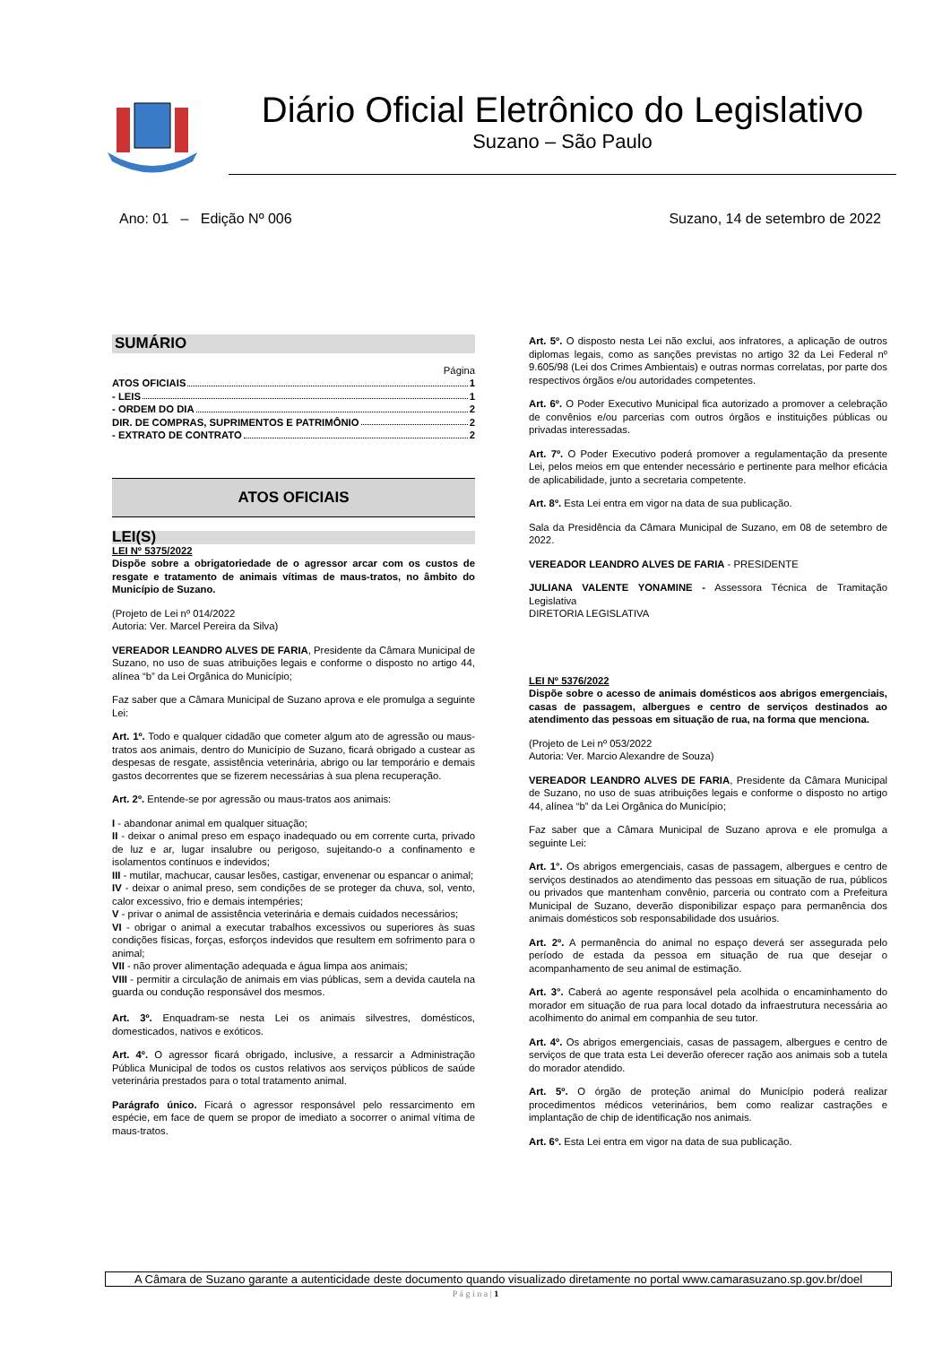Diário Oficial Eletrônico do Legislativo
Suzano – São Paulo
Ano: 01 – Edição Nº 006 Suzano, 14 de setembro de 2022
SUMÁRIO
Página
ATOS OFICIAIS 1
- LEIS 1
- ORDEM DO DIA 2
DIR. DE COMPRAS, SUPRIMENTOS E PATRIMÔNIO 2
- EXTRATO DE CONTRATO 2
ATOS OFICIAIS
LEI(S)
LEI Nº 5375/2022
Dispõe sobre a obrigatoriedade de o agressor arcar com os custos de resgate e tratamento de animais vítimas de maus-tratos, no âmbito do Município de Suzano.
(Projeto de Lei nº 014/2022
Autoria: Ver. Marcel Pereira da Silva)
VEREADOR LEANDRO ALVES DE FARIA, Presidente da Câmara Municipal de Suzano, no uso de suas atribuições legais e conforme o disposto no artigo 44, alínea “b” da Lei Orgânica do Município;
Faz saber que a Câmara Municipal de Suzano aprova e ele promulga a seguinte Lei:
Art. 1º. Todo e qualquer cidadão que cometer algum ato de agressão ou maus-tratos aos animais, dentro do Município de Suzano, ficará obrigado a custear as despesas de resgate, assistência veterinária, abrigo ou lar temporário e demais gastos decorrentes que se fizerem necessárias à sua plena recuperação.
Art. 2º. Entende-se por agressão ou maus-tratos aos animais:
I - abandonar animal em qualquer situação;
II - deixar o animal preso em espaço inadequado ou em corrente curta, privado de luz e ar, lugar insalubre ou perigoso, sujeitando-o a confinamento e isolamentos contínuos e indevidos;
III - mutilar, machucar, causar lesões, castigar, envenenar ou espancar o animal;
IV - deixar o animal preso, sem condições de se proteger da chuva, sol, vento, calor excessivo, frio e demais intempéries;
V - privar o animal de assistência veterinária e demais cuidados necessários;
VI - obrigar o animal a executar trabalhos excessivos ou superiores às suas condições físicas, forças, esforços indevidos que resultem em sofrimento para o animal;
VII - não prover alimentação adequada e água limpa aos animais;
VIII - permitir a circulação de animais em vias públicas, sem a devida cautela na guarda ou condução responsável dos mesmos.
Art. 3º. Enquadram-se nesta Lei os animais silvestres, domésticos, domesticados, nativos e exóticos.
Art. 4º. O agressor ficará obrigado, inclusive, a ressarcir a Administração Pública Municipal de todos os custos relativos aos serviços públicos de saúde veterinária prestados para o total tratamento animal.
Parágrafo único. Ficará o agressor responsável pelo ressarcimento em espécie, em face de quem se propor de imediato a socorrer o animal vítima de maus-tratos.
Art. 5º. O disposto nesta Lei não exclui, aos infratores, a aplicação de outros diplomas legais, como as sanções previstas no artigo 32 da Lei Federal nº 9.605/98 (Lei dos Crimes Ambientais) e outras normas correlatas, por parte dos respectivos órgãos e/ou autoridades competentes.
Art. 6º. O Poder Executivo Municipal fica autorizado a promover a celebração de convênios e/ou parcerias com outros órgãos e instituições públicas ou privadas interessadas.
Art. 7º. O Poder Executivo poderá promover a regulamentação da presente Lei, pelos meios em que entender necessário e pertinente para melhor eficácia de aplicabilidade, junto a secretaria competente.
Art. 8º. Esta Lei entra em vigor na data de sua publicação.
Sala da Presidência da Câmara Municipal de Suzano, em 08 de setembro de 2022.
VEREADOR LEANDRO ALVES DE FARIA - PRESIDENTE
JULIANA VALENTE YONAMINE - Assessora Técnica de Tramitação Legislativa
DIRETORIA LEGISLATIVA
LEI Nº 5376/2022
Dispõe sobre o acesso de animais domésticos aos abrigos emergenciais, casas de passagem, albergues e centro de serviços destinados ao atendimento das pessoas em situação de rua, na forma que menciona.
(Projeto de Lei nº 053/2022
Autoria: Ver. Marcio Alexandre de Souza)
VEREADOR LEANDRO ALVES DE FARIA, Presidente da Câmara Municipal de Suzano, no uso de suas atribuições legais e conforme o disposto no artigo 44, alínea “b” da Lei Orgânica do Município;
Faz saber que a Câmara Municipal de Suzano aprova e ele promulga a seguinte Lei:
Art. 1°. Os abrigos emergenciais, casas de passagem, albergues e centro de serviços destinados ao atendimento das pessoas em situação de rua, públicos ou privados que mantenham convênio, parceria ou contrato com a Prefeitura Municipal de Suzano, deverão disponibilizar espaço para permanência dos animais domésticos sob responsabilidade dos usuários.
Art. 2º. A permanência do animal no espaço deverá ser assegurada pelo período de estada da pessoa em situação de rua que desejar o acompanhamento de seu animal de estimação.
Art. 3°. Caberá ao agente responsável pela acolhida o encaminhamento do morador em situação de rua para local dotado da infraestrutura necessária ao acolhimento do animal em companhia de seu tutor.
Art. 4º. Os abrigos emergenciais, casas de passagem, albergues e centro de serviços de que trata esta Lei deverão oferecer ração aos animais sob a tutela do morador atendido.
Art. 5º. O órgão de proteção animal do Município poderá realizar procedimentos médicos veterinários, bem como realizar castrações e implantação de chip de identificação nos animais.
Art. 6º. Esta Lei entra em vigor na data de sua publicação.
A Câmara de Suzano garante a autenticidade deste documento quando visualizado diretamente no portal www.camarasuzano.sp.gov.br/doel
P á g i n a | 1